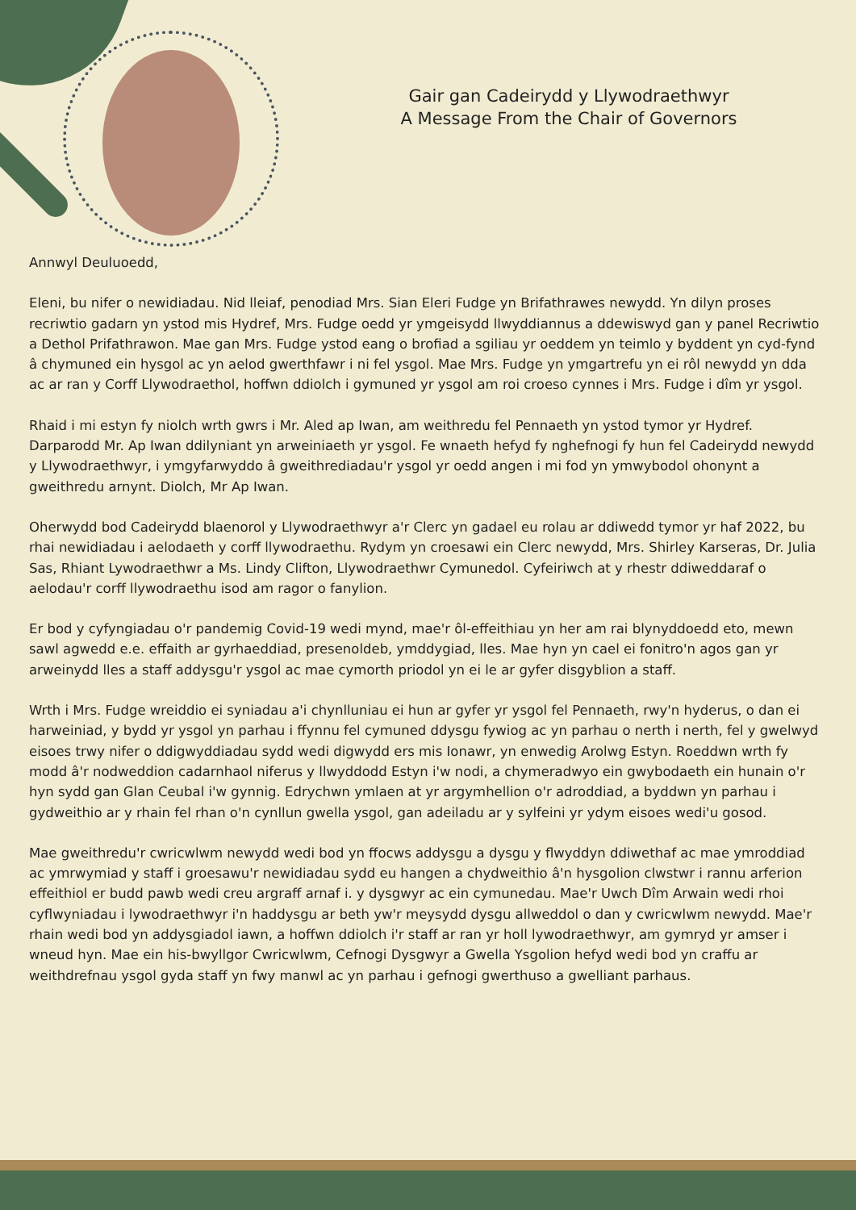Gair gan Cadeirydd y Llywodraethwyr
A Message From the Chair of Governors
Annwyl Deuluoedd,
Eleni, bu nifer o newidiadau. Nid lleiaf, penodiad Mrs. Sian Eleri Fudge yn Brifathrawes newydd. Yn dilyn proses recriwtio gadarn yn ystod mis Hydref, Mrs. Fudge oedd yr ymgeisydd llwyddiannus a ddewiswyd gan y panel Recriwtio a Dethol Prifathrawon. Mae gan Mrs. Fudge ystod eang o brofiad a sgiliau yr oeddem yn teimlo y byddent yn cyd-fynd â chymuned ein hysgol ac yn aelod gwerthfawr i ni fel ysgol. Mae Mrs. Fudge yn ymgartrefu yn ei rôl newydd yn dda ac ar ran y Corff Llywodraethol, hoffwn ddiolch i gymuned yr ysgol am roi croeso cynnes i Mrs. Fudge i dîm yr ysgol.
Rhaid i mi estyn fy niolch wrth gwrs i Mr. Aled ap Iwan, am weithredu fel Pennaeth yn ystod tymor yr Hydref. Darparodd Mr. Ap Iwan ddilyniant yn arweiniaeth yr ysgol. Fe wnaeth hefyd fy nghefnogi fy hun fel Cadeirydd newydd y Llywodraethwyr, i ymgyfarwyddo â gweithrediadau'r ysgol yr oedd angen i mi fod yn ymwybodol ohonynt a gweithredu arnynt. Diolch, Mr Ap Iwan.
Oherwydd bod Cadeirydd blaenorol y Llywodraethwyr a'r Clerc yn gadael eu rolau ar ddiwedd tymor yr haf 2022, bu rhai newidiadau i aelodaeth y corff llywodraethu. Rydym yn croesawi ein Clerc newydd, Mrs. Shirley Karseras, Dr. Julia Sas, Rhiant Lywodraethwr a Ms. Lindy Clifton, Llywodraethwr Cymunedol. Cyfeiriwch at y rhestr ddiweddaraf o aelodau'r corff llywodraethu isod am ragor o fanylion.
Er bod y cyfyngiadau o'r pandemig Covid-19 wedi mynd, mae'r ôl-effeithiau yn her am rai blynyddoedd eto, mewn sawl agwedd e.e. effaith ar gyrhaeddiad, presenoldeb, ymddygiad, lles. Mae hyn yn cael ei fonitro'n agos gan yr arweinydd lles a staff addysgu'r ysgol ac mae cymorth priodol yn ei le ar gyfer disgyblion a staff.
Wrth i Mrs. Fudge wreiddio ei syniadau a'i chynlluniau ei hun ar gyfer yr ysgol fel Pennaeth, rwy'n hyderus, o dan ei harweiniad, y bydd yr ysgol yn parhau i ffynnu fel cymuned ddysgu fywiog ac yn parhau o nerth i nerth, fel y gwelwyd eisoes trwy nifer o ddigwyddiadau sydd wedi digwydd ers mis Ionawr, yn enwedig Arolwg Estyn. Roeddwn wrth fy modd â'r nodweddion cadarnhaol niferus y llwyddodd Estyn i'w nodi, a chymeradwyo ein gwybodaeth ein hunain o'r hyn sydd gan Glan Ceubal i'w gynnig. Edrychwn ymlaen at yr argymhellion o'r adroddiad, a byddwn yn parhau i gydweithio ar y rhain fel rhan o'n cynllun gwella ysgol, gan adeiladu ar y sylfeini yr ydym eisoes wedi'u gosod.
Mae gweithredu'r cwricwlwm newydd wedi bod yn ffocws addysgu a dysgu y flwyddyn ddiwethaf ac mae ymroddiad ac ymrwymiad y staff i groesawu'r newidiadau sydd eu hangen a chydweithio â'n hysgolion clwstwr i rannu arferion effeithiol er budd pawb wedi creu argraff arnaf i. y dysgwyr ac ein cymunedau. Mae'r Uwch Dîm Arwain wedi rhoi cyflwyniadau i lywodraethwyr i'n haddysgu ar beth yw'r meysydd dysgu allweddol o dan y cwricwlwm newydd. Mae'r rhain wedi bod yn addysgiadol iawn, a hoffwn ddiolch i'r staff ar ran yr holl lywodraethwyr, am gymryd yr amser i wneud hyn. Mae ein his-bwyllgor Cwricwlwm, Cefnogi Dysgwyr a Gwella Ysgolion hefyd wedi bod yn craffu ar weithdrefnau ysgol gyda staff yn fwy manwl ac yn parhau i gefnogi gwerthuso a gwelliant parhaus.